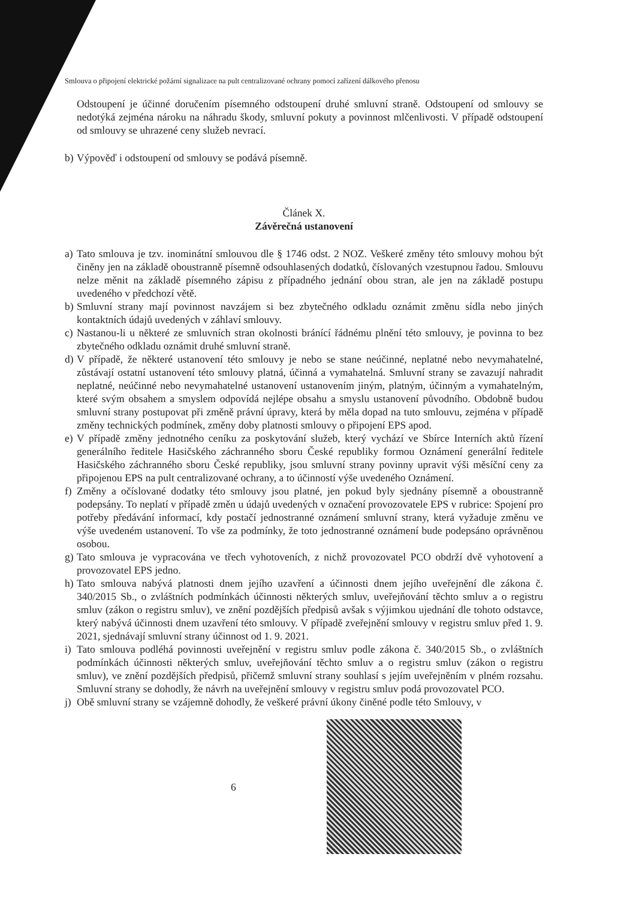Smlouva o připojení elektrické požární signalizace na pult centralizované ochrany pomocí zařízení dálkového přenosu
Odstoupení je účinné doručením písemného odstoupení druhé smluvní straně. Odstoupení od smlouvy se nedotýká zejména nároku na náhradu škody, smluvní pokuty a povinnost mlčenlivosti. V případě odstoupení od smlouvy se uhrazené ceny služeb nevrací.
b) Výpověď i odstoupení od smlouvy se podává písemně.
Článek X.
Závěrečná ustanovení
a) Tato smlouva je tzv. inominátní smlouvou dle § 1746 odst. 2 NOZ. Veškeré změny této smlouvy mohou být činěny jen na základě oboustranně písemně odsouhlasených dodatků, číslovaných vzestupnou řadou. Smlouvu nelze měnit na základě písemného zápisu z případného jednání obou stran, ale jen na základě postupu uvedeného v předchozí větě.
b) Smluvní strany mají povinnost navzájem si bez zbytečného odkladu oznámit změnu sídla nebo jiných kontaktních údajů uvedených v záhlaví smlouvy.
c) Nastanou-li u některé ze smluvních stran okolnosti bránící řádnému plnění této smlouvy, je povinna to bez zbytečného odkladu oznámit druhé smluvní straně.
d) V případě, že některé ustanovení této smlouvy je nebo se stane neúčinné, neplatné nebo nevymahatelné, zůstávají ostatní ustanovení této smlouvy platná, účinná a vymahatelná. Smluvní strany se zavazují nahradit neplatné, neúčinné nebo nevymahatelné ustanovení ustanovením jiným, platným, účinným a vymahatelným, které svým obsahem a smyslem odpovídá nejlépe obsahu a smyslu ustanovení původního. Obdobně budou smluvní strany postupovat při změně právní úpravy, která by měla dopad na tuto smlouvu, zejména v případě změny technických podmínek, změny doby platnosti smlouvy o připojení EPS apod.
e) V případě změny jednotného ceníku za poskytování služeb, který vychází ve Sbírce Interních aktů řízení generálního ředitele Hasičského záchranného sboru České republiky formou Oznámení generální ředitele Hasičského záchranného sboru České republiky, jsou smluvní strany povinny upravit výši měsíční ceny za připojenou EPS na pult centralizované ochrany, a to účinností výše uvedeného Oznámení.
f) Změny a očíslované dodatky této smlouvy jsou platné, jen pokud byly sjednány písemně a oboustranně podepsány. To neplatí v případě změn u údajů uvedených v označení provozovatele EPS v rubrice: Spojení pro potřeby předávání informací, kdy postačí jednostranné oznámení smluvní strany, která vyžaduje změnu ve výše uvedeném ustanovení. To vše za podmínky, že toto jednostranné oznámení bude podepsáno oprávněnou osobou.
g) Tato smlouva je vypracována ve třech vyhotoveních, z nichž provozovatel PCO obdrží dvě vyhotovení a provozovatel EPS jedno.
h) Tato smlouva nabývá platnosti dnem jejího uzavření a účinnosti dnem jejího uveřejnění dle zákona č. 340/2015 Sb., o zvláštních podmínkách účinnosti některých smluv, uveřejňování těchto smluv a o registru smluv (zákon o registru smluv), ve znění pozdějších předpisů avšak s výjimkou ujednání dle tohoto odstavce, který nabývá účinnosti dnem uzavření této smlouvy. V případě zveřejnění smlouvy v registru smluv před 1. 9. 2021, sjednávají smluvní strany účinnost od 1. 9. 2021.
i) Tato smlouva podléhá povinnosti uveřejnění v registru smluv podle zákona č. 340/2015 Sb., o zvláštních podmínkách účinnosti některých smluv, uveřejňování těchto smluv a o registru smluv (zákon o registru smluv), ve znění pozdějších předpisů, přičemž smluvní strany souhlasí s jejím uveřejněním v plném rozsahu. Smluvní strany se dohodly, že návrh na uveřejnění smlouvy v registru smluv podá provozovatel PCO.
j) Obě smluvní strany se vzájemně dohodly, že veškeré právní úkony činěné podle této Smlouvy, v
6